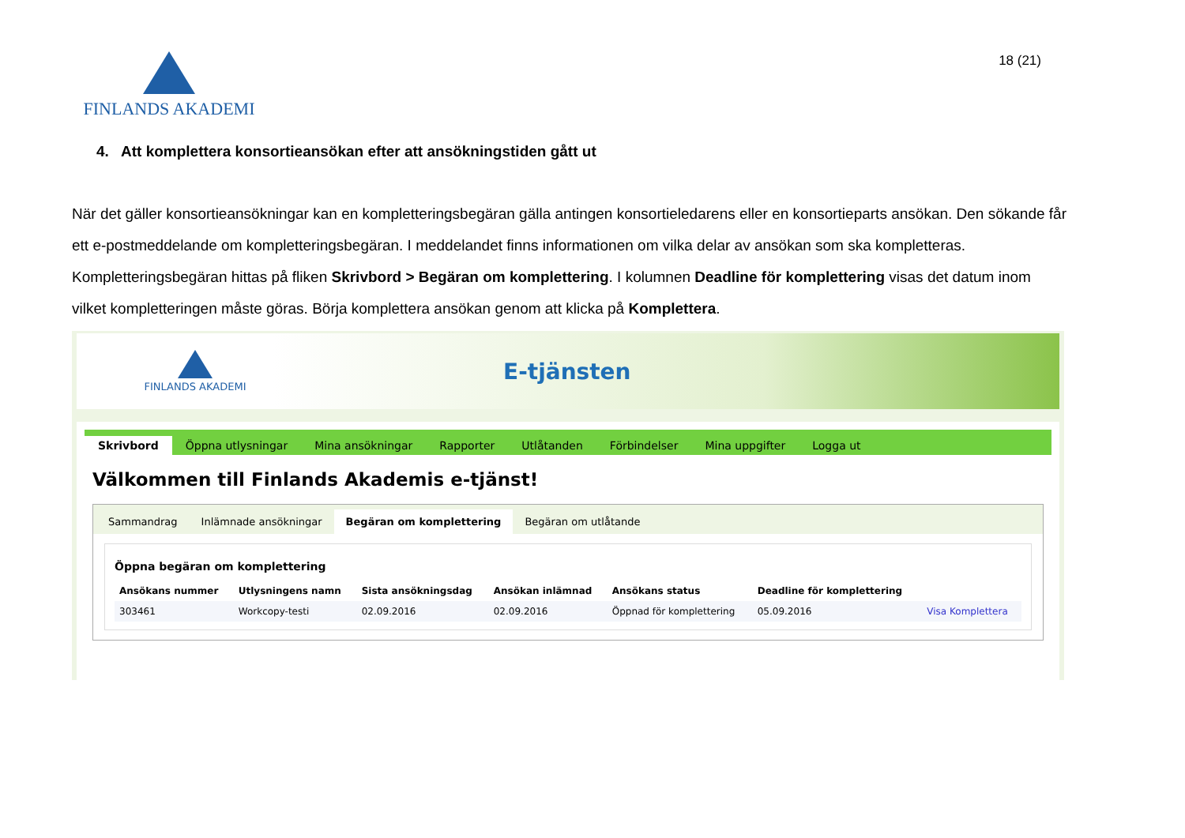FINLANDS AKADEMI
18 (21)
4. Att komplettera konsortieansökan efter att ansökningstiden gått ut
När det gäller konsortieansökningar kan en kompletteringsbegäran gälla antingen konsortieledarens eller en konsortieparts ansökan. Den sökande får ett e-postmeddelande om kompletteringsbegäran. I meddelandet finns informationen om vilka delar av ansökan som ska kompletteras.
Kompletteringsbegäran hittas på fliken Skrivbord > Begäran om komplettering. I kolumnen Deadline för komplettering visas det datum inom vilket kompletteringen måste göras. Börja komplettera ansökan genom att klicka på Komplettera.
FINLANDS AKADEMI
E-tjänsten
Skrivbord Öppna utlysningar Mina ansökningar Rapporter Utlåtanden Förbindelser Mina uppgifter Logga ut
Välkommen till Finlands Akademis e-tjänst!
Sammandrag Inlämnade ansökningar Begäran om komplettering Begäran om utlåtande
Öppna begäran om komplettering
| Ansökans nummer | Utlysningens namn | Sista ansökningsdag | Ansökan inlämnad | Ansökans status | Deadline för komplettering | |
| --- | --- | --- | --- | --- | --- | --- |
| 303461 | Workcopy-testi | 02.09.2016 | 02.09.2016 | Öppnad för komplettering | 05.09.2016 | Visa Komplettera |